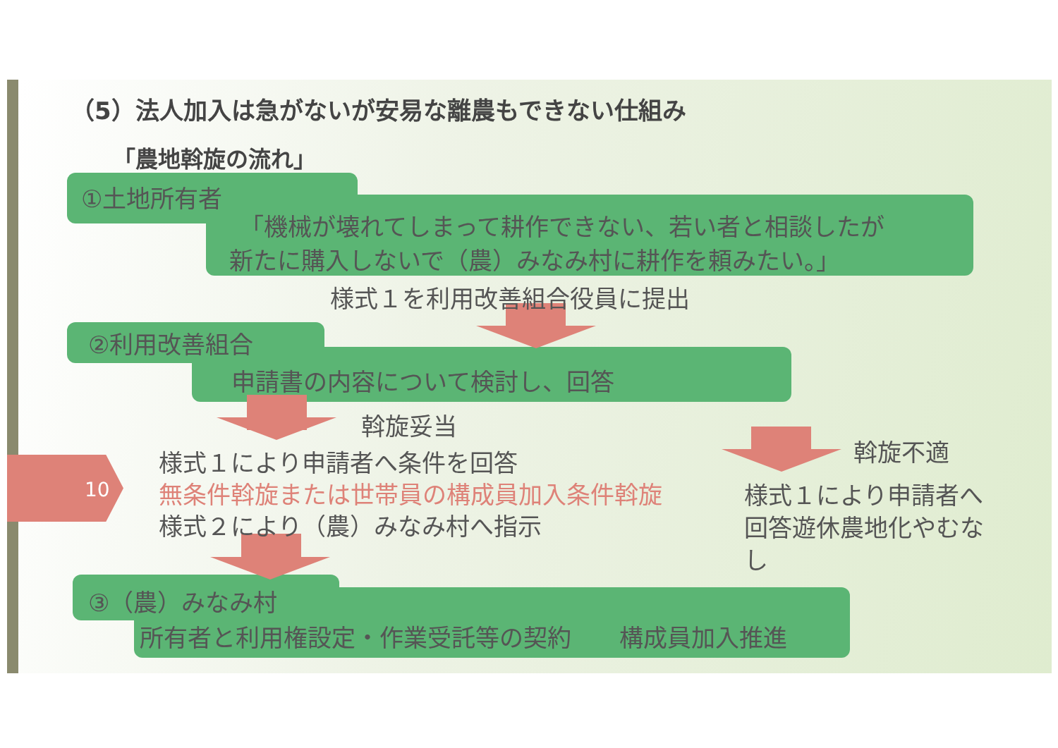（5）法人加入は急がないが安易な離農もできない仕組み
「農地斡旋の流れ」
①土地所有者
「機械が壊れてしまって耕作できない、若い者と相談したが
新たに購入しないで（農）みなみ村に耕作を頼みたい。」
様式１を利用改善組合役員に提出
②利用改善組合
申請書の内容について検討し、回答
斡旋妥当
斡旋不適
10
様式１により申請者へ条件を回答
無条件斡旋または世帯員の構成員加入条件斡旋
様式２により（農）みなみ村へ指示
様式１により申請者へ回答遊休農地化やむなし
③（農）みなみ村
所有者と利用権設定・作業受託等の契約　　構成員加入推進